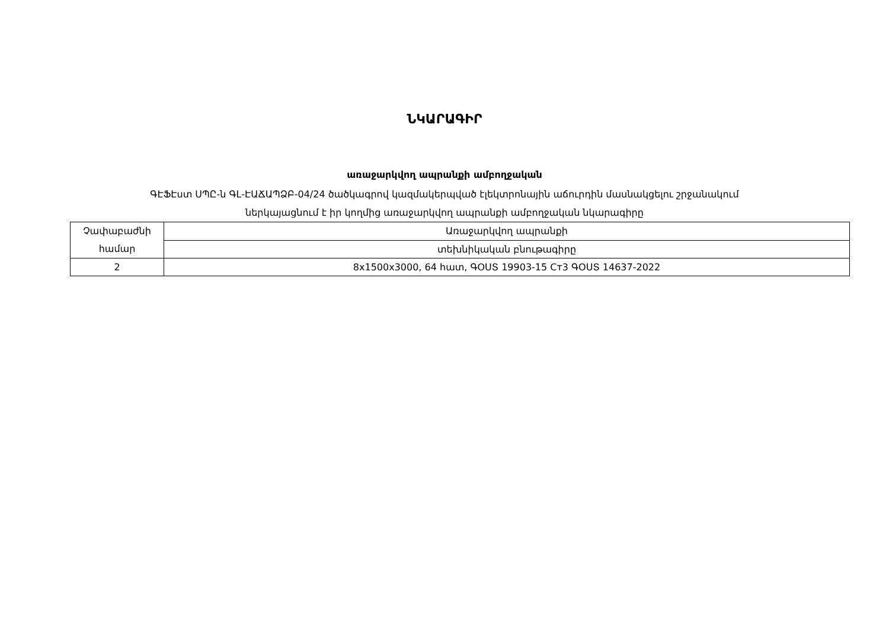ՆԿԱՐԱԳԻՐ
առաջարկվող ապրանքի ամբողջական
ԳԷՖԷստ ՍՊԸ-ն ԳԼ-ԷԱՃԱՊՁԲ-04/24 ծածկագրով կազմակերպված էլեկտրոնային աճուրդին մասնակցելու շրջանակում
ներկայացնում է իր կողմից առաջարկվող ապրանքի ամբողջական նկարագիրը
| Չափաբաժնի համար | Առաջարկվող ապրանքի |
| | տեխնիկական բնութագիրը |
| 2 | 8x1500x3000, 64 հատ, ԳՕՍՏ 19903-15 Ст3 ԳՕՍՏ 14637-2022 |